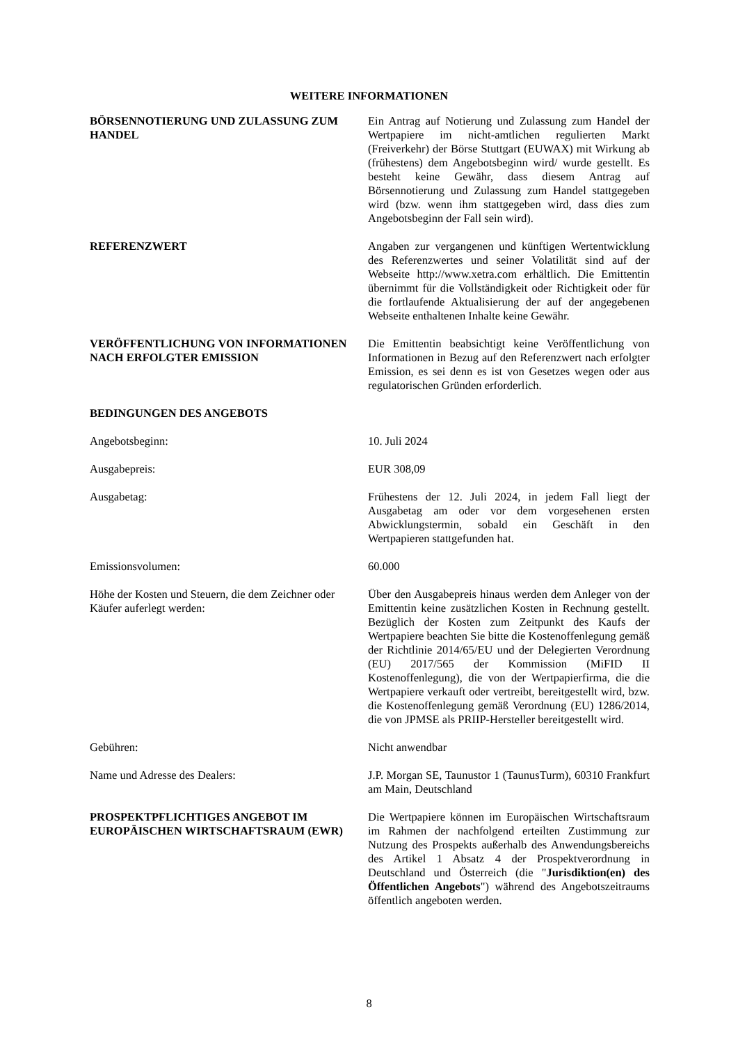WEITERE INFORMATIONEN
BÖRSENNOTIERUNG UND ZULASSUNG ZUM HANDEL Ein Antrag auf Notierung und Zulassung zum Handel der Wertpapiere im nicht-amtlichen regulierten Markt (Freiverkehr) der Börse Stuttgart (EUWAX) mit Wirkung ab (frühestens) dem Angebotsbeginn wird/ wurde gestellt. Es besteht keine Gewähr, dass diesem Antrag auf Börsennotierung und Zulassung zum Handel stattgegeben wird (bzw. wenn ihm stattgegeben wird, dass dies zum Angebotsbeginn der Fall sein wird).
REFERENZWERT Angaben zur vergangenen und künftigen Wertentwicklung des Referenzwertes und seiner Volatilität sind auf der Webseite http://www.xetra.com erhältlich. Die Emittentin übernimmt für die Vollständigkeit oder Richtigkeit oder für die fortlaufende Aktualisierung der auf der angegebenen Webseite enthaltenen Inhalte keine Gewähr.
VERÖFFENTLICHUNG VON INFORMATIONEN NACH ERFOLGTER EMISSION
Die Emittentin beabsichtigt keine Veröffentlichung von Informationen in Bezug auf den Referenzwert nach erfolgter Emission, es sei denn es ist von Gesetzes wegen oder aus regulatorischen Gründen erforderlich.
BEDINGUNGEN DES ANGEBOTS
Angebotsbeginn: 10. Juli 2024
Ausgabepreis: EUR 308,09
Ausgabetag: Frühestens der 12. Juli 2024, in jedem Fall liegt der Ausgabetag am oder vor dem vorgesehenen ersten Abwicklungstermin, sobald ein Geschäft in den Wertpapieren stattgefunden hat.
Emissionsvolumen: 60.000
Höhe der Kosten und Steuern, die dem Zeichner oder Käufer auferlegt werden:
Über den Ausgabepreis hinaus werden dem Anleger von der Emittentin keine zusätzlichen Kosten in Rechnung gestellt. Bezüglich der Kosten zum Zeitpunkt des Kaufs der Wertpapiere beachten Sie bitte die Kostenoffenlegung gemäß der Richtlinie 2014/65/EU und der Delegierten Verordnung (EU) 2017/565 der Kommission (MiFID II Kostenoffenlegung), die von der Wertpapierfirma, die die Wertpapiere verkauft oder vertreibt, bereitgestellt wird, bzw. die Kostenoffenlegung gemäß Verordnung (EU) 1286/2014, die von JPMSE als PRIIP-Hersteller bereitgestellt wird.
Gebühren: Nicht anwendbar
Name und Adresse des Dealers: J.P. Morgan SE, Taunustor 1 (TaunusTurm), 60310 Frankfurt am Main, Deutschland
PROSPEKTPFLICHTIGES ANGEBOT IM EUROPÄISCHEN WIRTSCHAFTSRAUM (EWR)
Die Wertpapiere können im Europäischen Wirtschaftsraum im Rahmen der nachfolgend erteilten Zustimmung zur Nutzung des Prospekts außerhalb des Anwendungsbereichs des Artikel 1 Absatz 4 der Prospektverordnung in Deutschland und Österreich (die "Jurisdiktion(en) des Öffentlichen Angebots") während des Angebotszeitraums öffentlich angeboten werden.
8